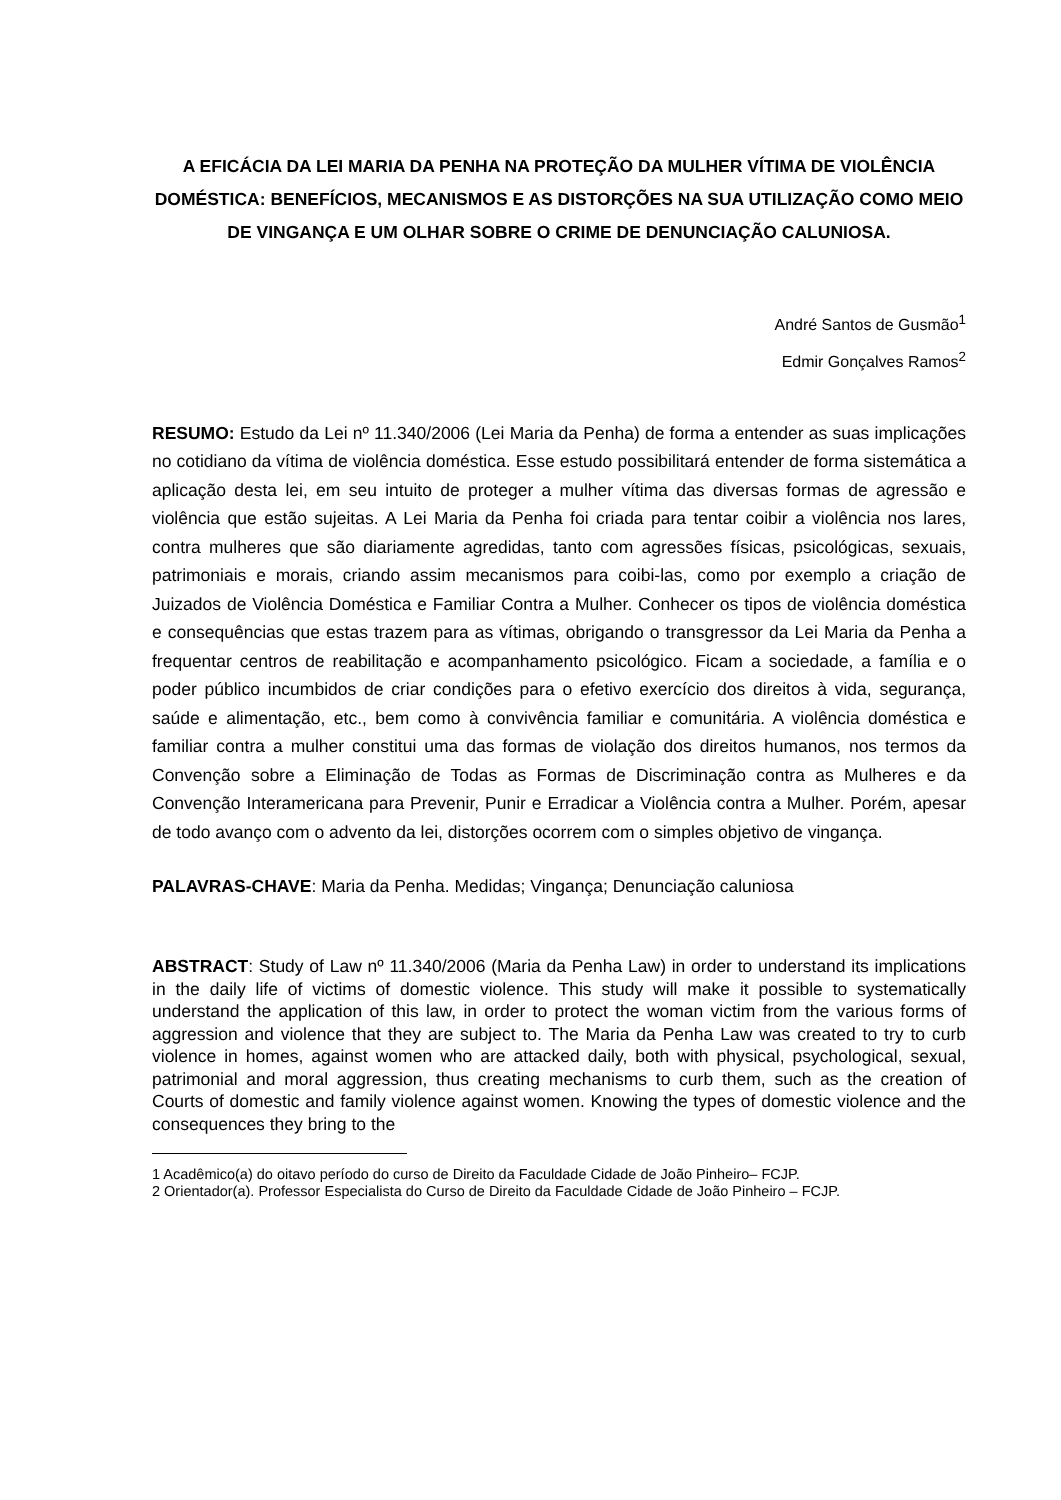A EFICÁCIA DA LEI MARIA DA PENHA NA PROTEÇÃO DA MULHER VÍTIMA DE VIOLÊNCIA DOMÉSTICA: BENEFÍCIOS, MECANISMOS E AS DISTORÇÕES NA SUA UTILIZAÇÃO COMO MEIO DE VINGANÇA E UM OLHAR SOBRE O CRIME DE DENUNCIAÇÃO CALUNIOSA.
André Santos de Gusmão<sup>1</sup>
Edmir Gonçalves Ramos<sup>2</sup>
RESUMO: Estudo da Lei nº 11.340/2006 (Lei Maria da Penha) de forma a entender as suas implicações no cotidiano da vítima de violência doméstica. Esse estudo possibilitará entender de forma sistemática a aplicação desta lei, em seu intuito de proteger a mulher vítima das diversas formas de agressão e violência que estão sujeitas. A Lei Maria da Penha foi criada para tentar coibir a violência nos lares, contra mulheres que são diariamente agredidas, tanto com agressões físicas, psicológicas, sexuais, patrimoniais e morais, criando assim mecanismos para coibi-las, como por exemplo a criação de Juizados de Violência Doméstica e Familiar Contra a Mulher. Conhecer os tipos de violência doméstica e consequências que estas trazem para as vítimas, obrigando o transgressor da Lei Maria da Penha a frequentar centros de reabilitação e acompanhamento psicológico. Ficam a sociedade, a família e o poder público incumbidos de criar condições para o efetivo exercício dos direitos à vida, segurança, saúde e alimentação, etc., bem como à convivência familiar e comunitária. A violência doméstica e familiar contra a mulher constitui uma das formas de violação dos direitos humanos, nos termos da Convenção sobre a Eliminação de Todas as Formas de Discriminação contra as Mulheres e da Convenção Interamericana para Prevenir, Punir e Erradicar a Violência contra a Mulher. Porém, apesar de todo avanço com o advento da lei, distorções ocorrem com o simples objetivo de vingança.
PALAVRAS-CHAVE: Maria da Penha. Medidas; Vingança; Denunciação caluniosa
ABSTRACT: Study of Law nº 11.340/2006 (Maria da Penha Law) in order to understand its implications in the daily life of victims of domestic violence. This study will make it possible to systematically understand the application of this law, in order to protect the woman victim from the various forms of aggression and violence that they are subject to. The Maria da Penha Law was created to try to curb violence in homes, against women who are attacked daily, both with physical, psychological, sexual, patrimonial and moral aggression, thus creating mechanisms to curb them, such as the creation of Courts of domestic and family violence against women. Knowing the types of domestic violence and the consequences they bring to the
1 Acadêmico(a) do oitavo período do curso de Direito da Faculdade Cidade de João Pinheiro– FCJP.
2 Orientador(a). Professor Especialista do Curso de Direito da Faculdade Cidade de João Pinheiro – FCJP.